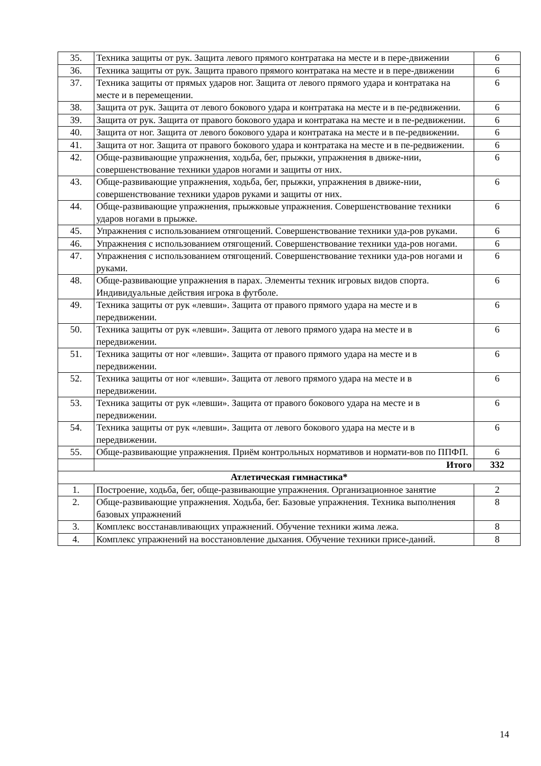| 35. | Техника защиты от рук. Защита левого прямого контратака на месте и в пере-движении | 6 |
| 36. | Техника защиты от рук. Защита правого прямого контратака на месте и в пере-движении | 6 |
| 37. | Техника защиты от прямых ударов ног. Защита от левого прямого удара и контратака на месте и в перемещении. | 6 |
| 38. | Защита от рук. Защита от левого бокового удара и контратака на месте и в пе-редвижении. | 6 |
| 39. | Защита от рук. Защита от правого бокового удара и контратака на месте и в пе-редвижении. | 6 |
| 40. | Защита от ног. Защита от левого бокового удара и контратака на месте и в пе-редвижении. | 6 |
| 41. | Защита от ног. Защита от правого бокового удара и контратака на месте и в пе-редвижении. | 6 |
| 42. | Обще-развивающие упражнения, ходьба, бег, прыжки, упражнения в движе-нии, совершенствование техники ударов ногами и защиты от них. | 6 |
| 43. | Обще-развивающие упражнения, ходьба, бег, прыжки, упражнения в движе-нии, совершенствование техники ударов руками и защиты от них. | 6 |
| 44. | Обще-развивающие упражнения, прыжковые упражнения. Совершенствование техники ударов ногами в прыжке. | 6 |
| 45. | Упражнения с использованием отягощений. Совершенствование техники уда-ров руками. | 6 |
| 46. | Упражнения с использованием отягощений. Совершенствование техники уда-ров ногами. | 6 |
| 47. | Упражнения с использованием отягощений. Совершенствование техники уда-ров ногами и руками. | 6 |
| 48. | Обще-развивающие упражнения в парах. Элементы техник игровых видов спорта. Индивидуальные действия игрока в футболе. | 6 |
| 49. | Техника защиты от рук «левши». Защита от правого прямого удара на месте и в передвижении. | 6 |
| 50. | Техника защиты от рук «левши». Защита от левого прямого удара на месте и в передвижении. | 6 |
| 51. | Техника защиты от ног «левши». Защита от правого прямого удара на месте и в передвижении. | 6 |
| 52. | Техника защиты от ног «левши». Защита от левого прямого удара на месте и в передвижении. | 6 |
| 53. | Техника защиты от рук «левши». Защита от правого бокового удара на месте и в передвижении. | 6 |
| 54. | Техника защиты от рук «левши». Защита от левого бокового удара на месте и в передвижении. | 6 |
| 55. | Обще-развивающие упражнения. Приём контрольных нормативов и нормати-вов по ППФП. | 6 |
| | Итого | 332 |
| Атлетическая гимнастика* | | |
| 1. | Построение, ходьба, бег, обще-развивающие упражнения. Организационное занятие | 2 |
| 2. | Обще-развивающие упражнения. Ходьба, бег. Базовые упражнения. Техника выполнения базовых упражнений | 8 |
| 3. | Комплекс восстанавливающих упражнений. Обучение техники жима лежа. | 8 |
| 4. | Комплекс упражнений на восстановление дыхания. Обучение техники присе-даний. | 8 |
14